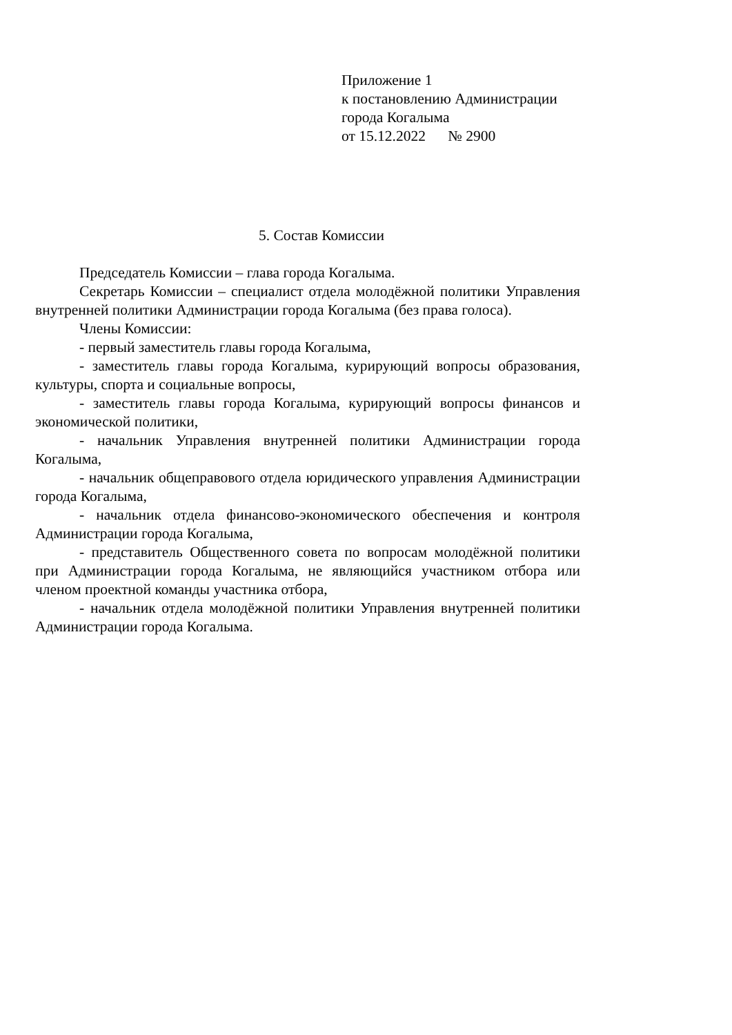Приложение 1
к постановлению Администрации
города Когалыма
от 15.12.2022 № 2900
5. Состав Комиссии
Председатель Комиссии – глава города Когалыма.
Секретарь Комиссии – специалист отдела молодёжной политики Управления внутренней политики Администрации города Когалыма (без права голоса).
Члены Комиссии:
- первый заместитель главы города Когалыма,
- заместитель главы города Когалыма, курирующий вопросы образования, культуры, спорта и социальные вопросы,
- заместитель главы города Когалыма, курирующий вопросы финансов и экономической политики,
- начальник Управления внутренней политики Администрации города Когалыма,
- начальник общеправового отдела юридического управления Администрации города Когалыма,
- начальник отдела финансово-экономического обеспечения и контроля Администрации города Когалыма,
- представитель Общественного совета по вопросам молодёжной политики при Администрации города Когалыма, не являющийся участником отбора или членом проектной команды участника отбора,
- начальник отдела молодёжной политики Управления внутренней политики Администрации города Когалыма.